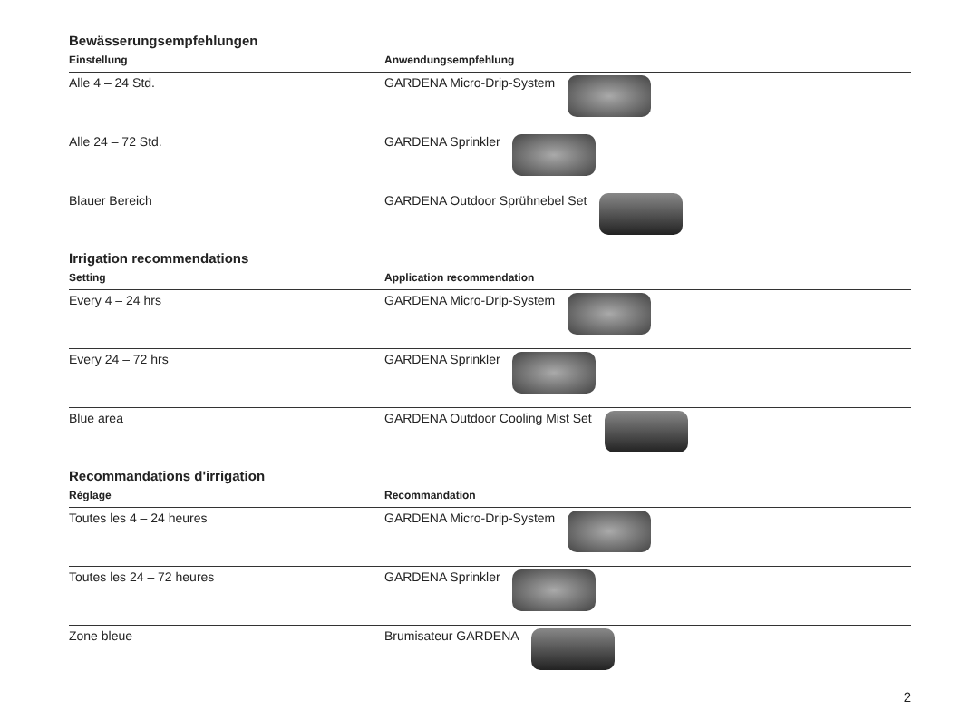Bewässerungsempfehlungen
| Einstellung | Anwendungsempfehlung |
| --- | --- |
| Alle 4 – 24 Std. | GARDENA Micro-Drip-System |
| Alle 24 – 72 Std. | GARDENA Sprinkler |
| Blauer Bereich | GARDENA Outdoor Sprühnebel Set |
Irrigation recommendations
| Setting | Application recommendation |
| --- | --- |
| Every 4 – 24 hrs | GARDENA Micro-Drip-System |
| Every 24 – 72 hrs | GARDENA Sprinkler |
| Blue area | GARDENA Outdoor Cooling Mist Set |
Recommandations d'irrigation
| Réglage | Recommandation |
| --- | --- |
| Toutes les 4 – 24 heures | GARDENA Micro-Drip-System |
| Toutes les 24 – 72 heures | GARDENA Sprinkler |
| Zone bleue | Brumisateur GARDENA |
2